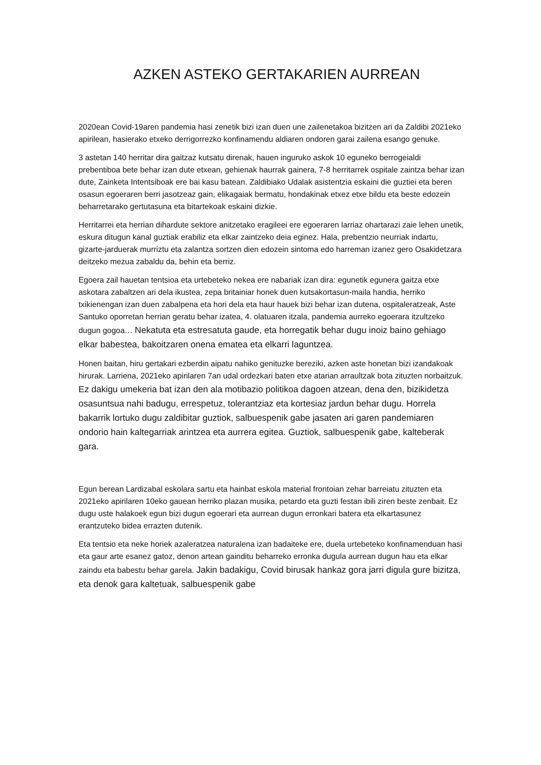AZKEN ASTEKO GERTAKARIEN AURREAN
2020ean Covid-19aren pandemia hasi zenetik bizi izan duen une zailenetakoa bizitzen ari da Zaldibi 2021eko apirilean, hasierako etxeko derrigorrezko konfinamendu aldiaren ondoren garai zailena esango genuke.
3 astetan 140 herritar dira gaitzaz kutsatu direnak, hauen inguruko askok 10 eguneko berrogeialdi prebentiboa bete behar izan dute etxean, gehienak haurrak gainera, 7-8 herritarrek ospitale zaintza behar izan dute, Zainketa Intentsiboak ere bai kasu batean. Zaldibiako Udalak asistentzia eskaini die guztiei eta beren osasun egoeraren berri jasotzeaz gain, elikagaiak bermatu, hondakinak etxez etxe bildu eta beste edozein beharretarako gertutasuna eta bitartekoak eskaini dizkie.
Herritarrei eta herrian dihardute sektore anitzetako eragileei ere egoeraren larriaz ohartarazi zaie lehen unetik, eskura ditugun kanal guztiak erabiliz eta elkar zaintzeko deia eginez. Hala, prebentzio neurriak indartu, gizarte-jarduerak murriztu eta zalantza sortzen dien edozein sintoma edo harreman izanez gero Osakidetzara deitzeko mezua zabaldu da, behin eta berriz.
Egoera zail hauetan tentsioa eta urtebeteko nekea ere nabariak izan dira: egunetik egunera gaitza etxe askotara zabaltzen ari dela ikustea, zepa britainiar honek duen kutsakortasun-maila handia, herriko txikienengan izan duen zabalpena eta hori dela eta haur hauek bizi behar izan dutena, ospitaleratzeak, Aste Santuko oporretan herrian geratu behar izatea, 4. olatuaren itzala, pandemia aurreko egoerara itzultzeko dugun gogoa… Nekatuta eta estresatuta gaude, eta horregatik behar dugu inoiz baino gehiago elkar babestea, bakoitzaren onena ematea eta elkarri laguntzea.
Honen baitan, hiru gertakari ezberdin aipatu nahiko genituzke bereziki, azken aste honetan bizi izandakoak hirurak. Larriena, 2021eko apirilaren 7an udal ordezkari baten etxe atarian arraultzak bota zituzten norbaitzuk. Ez dakigu umekeria bat izan den ala motibazio politikoa dagoen atzean, dena den, bizikidetza osasuntsua nahi badugu, errespetuz, tolerantziaz eta kortesiaz jardun behar dugu. Horrela bakarrik lortuko dugu zaldibitar guztiok, salbuespenik gabe jasaten ari garen pandemiaren ondorio hain kaltegarriak arintzea eta aurrera egitea. Guztiok, salbuespenik gabe, kalteberak gara.
Egun berean Lardizabal eskolara sartu eta hainbat eskola material frontoian zehar barreiatu zituzten eta 2021eko apirilaren 10eko gauean herriko plazan musika, petardo eta guzti festan ibili ziren beste zenbait. Ez dugu uste halakoek egun bizi dugun egoerari eta aurrean dugun erronkari batera eta elkartasunez erantzuteko bidea errazten dutenik.
Eta tentsio eta neke horiek azaleratzea naturalena izan badaiteke ere, duela urtebeteko konfinamenduan hasi eta gaur arte esanez gatoz, denon artean gainditu beharreko erronka dugula aurrean dugun hau eta elkar zaindu eta babestu behar garela. Jakin badakigu, Covid birusak hankaz gora jarri digula gure bizitza, eta denok gara kaltetuak, salbuespenik gabe